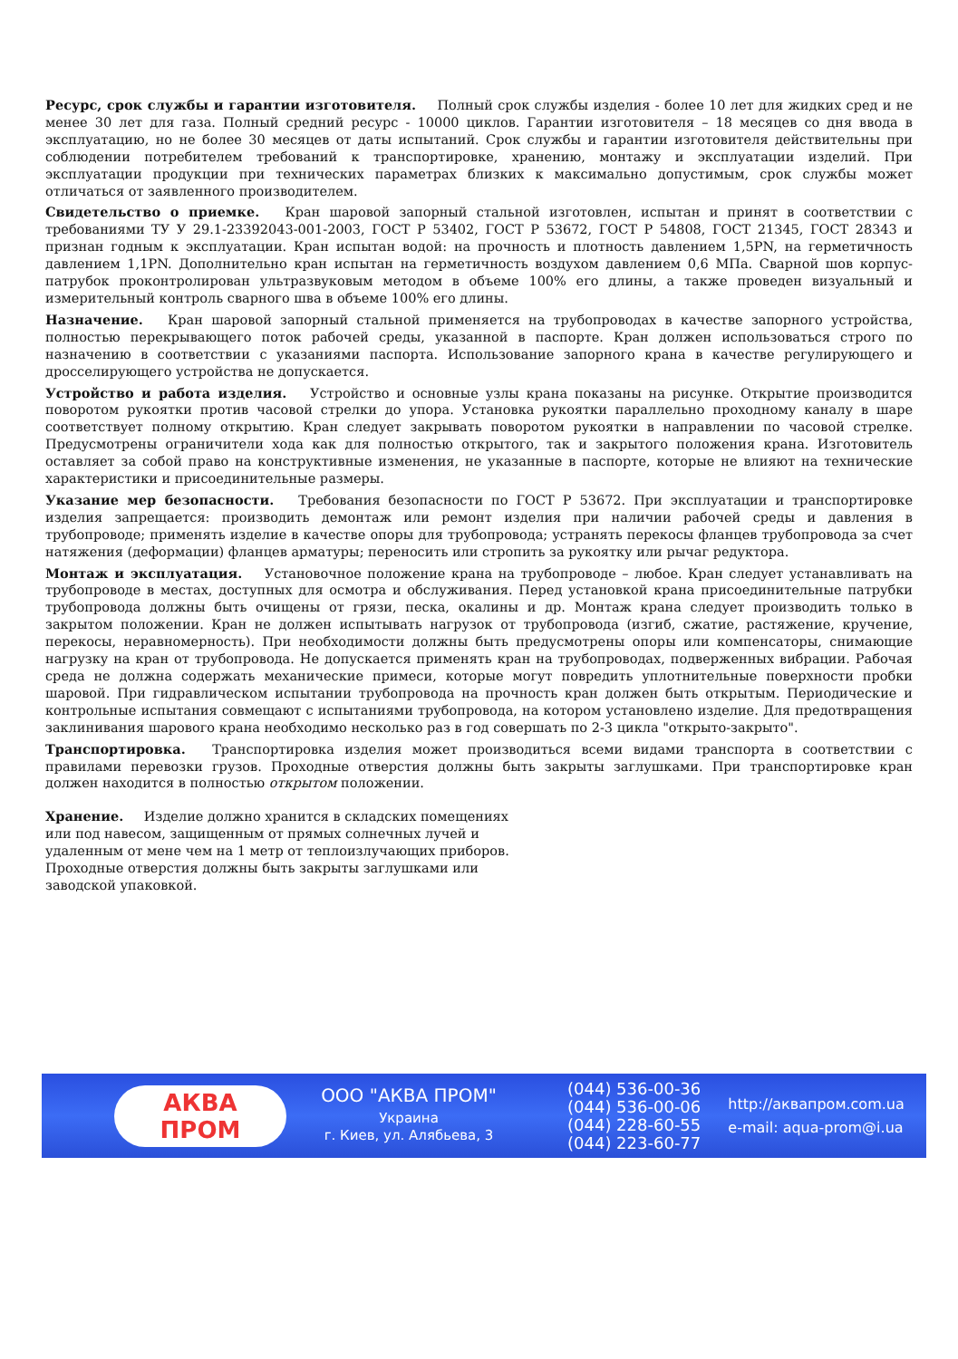Ресурс, срок службы и гарантии изготовителя. Полный срок службы изделия - более 10 лет для жидких сред и не менее 30 лет для газа. Полный средний ресурс - 10000 циклов. Гарантии изготовителя – 18 месяцев со дня ввода в эксплуатацию, но не более 30 месяцев от даты испытаний. Срок службы и гарантии изготовителя действительны при соблюдении потребителем требований к транспортировке, хранению, монтажу и эксплуатации изделий. При эксплуатации продукции при технических параметрах близких к максимально допустимым, срок службы может отличаться от заявленного производителем.
Свидетельство о приемке. Кран шаровой запорный стальной изготовлен, испытан и принят в соответствии с требованиями ТУ У 29.1-23392043-001-2003, ГОСТ Р 53402, ГОСТ Р 53672, ГОСТ Р 54808, ГОСТ 21345, ГОСТ 28343 и признан годным к эксплуатации. Кран испытан водой: на прочность и плотность давлением 1,5PN, на герметичность давлением 1,1PN. Дополнительно кран испытан на герметичность воздухом давлением 0,6 МПа. Сварной шов корпус-патрубок проконтролирован ультразвуковым методом в объеме 100% его длины, а также проведен визуальный и измерительный контроль сварного шва в объеме 100% его длины.
Назначение. Кран шаровой запорный стальной применяется на трубопроводах в качестве запорного устройства, полностью перекрывающего поток рабочей среды, указанной в паспорте. Кран должен использоваться строго по назначению в соответствии с указаниями паспорта. Использование запорного крана в качестве регулирующего и дросселирующего устройства не допускается.
Устройство и работа изделия. Устройство и основные узлы крана показаны на рисунке. Открытие производится поворотом рукоятки против часовой стрелки до упора. Установка рукоятки параллельно проходному каналу в шаре соответствует полному открытию. Кран следует закрывать поворотом рукоятки в направлении по часовой стрелке. Предусмотрены ограничители хода как для полностью открытого, так и закрытого положения крана. Изготовитель оставляет за собой право на конструктивные изменения, не указанные в паспорте, которые не влияют на технические характеристики и присоединительные размеры.
Указание мер безопасности. Требования безопасности по ГОСТ Р 53672. При эксплуатации и транспортировке изделия запрещается: производить демонтаж или ремонт изделия при наличии рабочей среды и давления в трубопроводе; применять изделие в качестве опоры для трубопровода; устранять перекосы фланцев трубопровода за счет натяжения (деформации) фланцев арматуры; переносить или стропить за рукоятку или рычаг редуктора.
Монтаж и эксплуатация. Установочное положение крана на трубопроводе – любое. Кран следует устанавливать на трубопроводе в местах, доступных для осмотра и обслуживания. Перед установкой крана присоединительные патрубки трубопровода должны быть очищены от грязи, песка, окалины и др. Монтаж крана следует производить только в закрытом положении. Кран не должен испытывать нагрузок от трубопровода (изгиб, сжатие, растяжение, кручение, перекосы, неравномерность). При необходимости должны быть предусмотрены опоры или компенсаторы, снимающие нагрузку на кран от трубопровода. Не допускается применять кран на трубопроводах, подверженных вибрации. Рабочая среда не должна содержать механические примеси, которые могут повредить уплотнительные поверхности пробки шаровой. При гидравлическом испытании трубопровода на прочность кран должен быть открытым. Периодические и контрольные испытания совмещают с испытаниями трубопровода, на котором установлено изделие. Для предотвращения заклинивания шарового крана необходимо несколько раз в год совершать по 2-3 цикла "открыто-закрыто".
Транспортировка. Транспортировка изделия может производиться всеми видами транспорта в соответствии с правилами перевозки грузов. Проходные отверстия должны быть закрыты заглушками. При транспортировке кран должен находится в полностью открытом положении.
Хранение. Изделие должно хранится в складских помещениях или под навесом, защищенным от прямых солнечных лучей и удаленным от мене чем на 1 метр от теплоизлучающих приборов. Проходные отверстия должны быть закрыты заглушками или заводской упаковкой.
АКВА
ПРОМ
ООО "АКВА ПРОМ"
Украина
г. Киев, ул. Алябьева, 3
(044) 536-00-36
(044) 536-00-06
(044) 228-60-55
(044) 223-60-77
http://аквапром.com.ua
e-mail: aqua-prom@i.ua